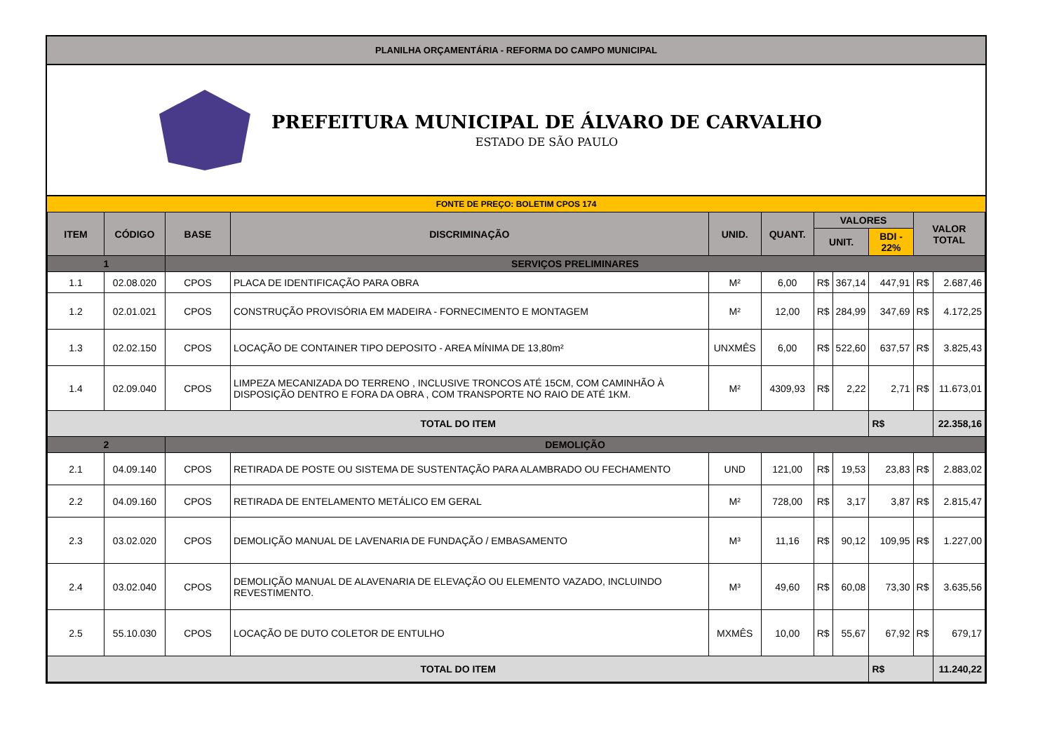PLANILHA ORÇAMENTÁRIA - REFORMA DO CAMPO MUNICIPAL
PREFEITURA MUNICIPAL DE ÁLVARO DE CARVALHO
ESTADO DE SÃO PAULO
FONTE DE PREÇO: BOLETIM CPOS 174
| ITEM | CÓDIGO | BASE | DISCRIMINAÇÃO | UNID. | QUANT. | VALORES | | | VALOR TOTAL | |
| --- | --- | --- | --- | --- | --- | --- | --- | --- | --- | --- |
| | | | | | | UNIT. | | BDI - 22% | | |
| 1 | | SERVIÇOS PRELIMINARES | | | | | | | | |
| 1.1 | 02.08.020 | CPOS | PLACA DE IDENTIFICAÇÃO PARA OBRA | M² | 6,00 | R$ | 367,14 | 447,91 | R$ | 2.687,46 |
| 1.2 | 02.01.021 | CPOS | CONSTRUÇÃO PROVISÓRIA EM MADEIRA - FORNECIMENTO E MONTAGEM | M² | 12,00 | R$ | 284,99 | 347,69 | R$ | 4.172,25 |
| 1.3 | 02.02.150 | CPOS | LOCAÇÃO DE CONTAINER TIPO DEPOSITO - AREA MÍNIMA DE 13,80m² | UNXMÊS | 6,00 | R$ | 522,60 | 637,57 | R$ | 3.825,43 |
| 1.4 | 02.09.040 | CPOS | LIMPEZA MECANIZADA DO TERRENO , INCLUSIVE TRONCOS ATÉ 15CM, COM CAMINHÃO À DISPOSIÇÃO DENTRO E FORA DA OBRA , COM TRANSPORTE NO RAIO DE ATÉ 1KM. | M² | 4309,93 | R$ | 2,22 | 2,71 | R$ | 11.673,01 |
| TOTAL DO ITEM | | | | | | | | R$ | | 22.358,16 |
| 2 | | DEMOLIÇÃO | | | | | | | | |
| 2.1 | 04.09.140 | CPOS | RETIRADA DE POSTE OU SISTEMA DE SUSTENTAÇÃO PARA ALAMBRADO OU FECHAMENTO | UND | 121,00 | R$ | 19,53 | 23,83 | R$ | 2.883,02 |
| 2.2 | 04.09.160 | CPOS | RETIRADA DE ENTELAMENTO METÁLICO EM GERAL | M² | 728,00 | R$ | 3,17 | 3,87 | R$ | 2.815,47 |
| 2.3 | 03.02.020 | CPOS | DEMOLIÇÃO MANUAL DE LAVENARIA DE FUNDAÇÃO / EMBASAMENTO | M³ | 11,16 | R$ | 90,12 | 109,95 | R$ | 1.227,00 |
| 2.4 | 03.02.040 | CPOS | DEMOLIÇÃO MANUAL DE ALAVENARIA DE ELEVAÇÃO OU ELEMENTO VAZADO, INCLUINDO REVESTIMENTO. | M³ | 49,60 | R$ | 60,08 | 73,30 | R$ | 3.635,56 |
| 2.5 | 55.10.030 | CPOS | LOCAÇÃO DE DUTO COLETOR DE ENTULHO | MXMÊS | 10,00 | R$ | 55,67 | 67,92 | R$ | 679,17 |
| TOTAL DO ITEM | | | | | | | | R$ | | 11.240,22 |